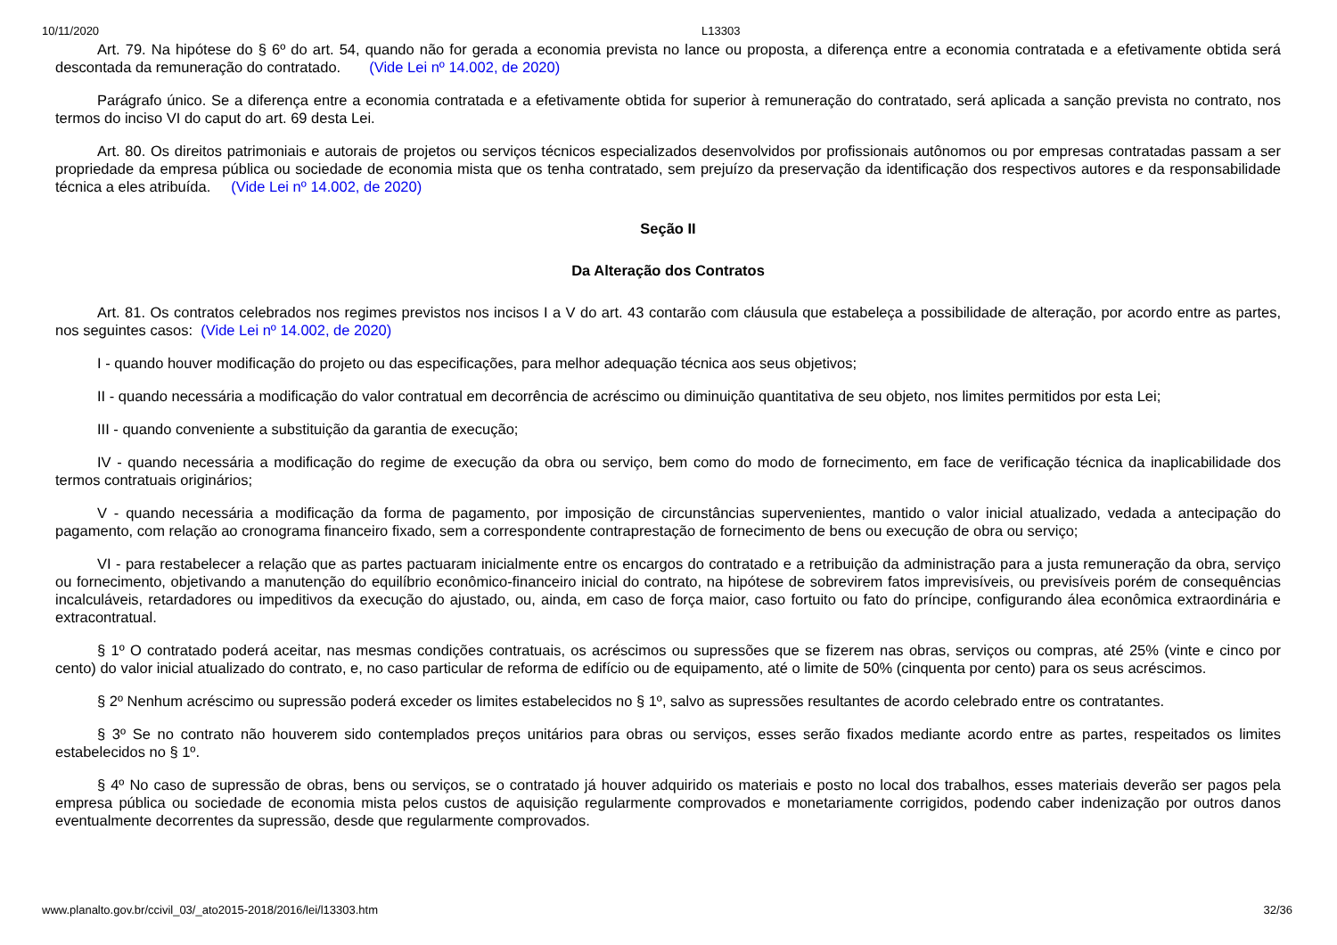10/11/2020 L13303
Art. 79. Na hipótese do § 6º do art. 54, quando não for gerada a economia prevista no lance ou proposta, a diferença entre a economia contratada e a efetivamente obtida será descontada da remuneração do contratado. (Vide Lei nº 14.002, de 2020)
Parágrafo único. Se a diferença entre a economia contratada e a efetivamente obtida for superior à remuneração do contratado, será aplicada a sanção prevista no contrato, nos termos do inciso VI do caput do art. 69 desta Lei.
Art. 80. Os direitos patrimoniais e autorais de projetos ou serviços técnicos especializados desenvolvidos por profissionais autônomos ou por empresas contratadas passam a ser propriedade da empresa pública ou sociedade de economia mista que os tenha contratado, sem prejuízo da preservação da identificação dos respectivos autores e da responsabilidade técnica a eles atribuída. (Vide Lei nº 14.002, de 2020)
Seção II
Da Alteração dos Contratos
Art. 81. Os contratos celebrados nos regimes previstos nos incisos I a V do art. 43 contarão com cláusula que estabeleça a possibilidade de alteração, por acordo entre as partes, nos seguintes casos: (Vide Lei nº 14.002, de 2020)
I - quando houver modificação do projeto ou das especificações, para melhor adequação técnica aos seus objetivos;
II - quando necessária a modificação do valor contratual em decorrência de acréscimo ou diminuição quantitativa de seu objeto, nos limites permitidos por esta Lei;
III - quando conveniente a substituição da garantia de execução;
IV - quando necessária a modificação do regime de execução da obra ou serviço, bem como do modo de fornecimento, em face de verificação técnica da inaplicabilidade dos termos contratuais originários;
V - quando necessária a modificação da forma de pagamento, por imposição de circunstâncias supervenientes, mantido o valor inicial atualizado, vedada a antecipação do pagamento, com relação ao cronograma financeiro fixado, sem a correspondente contraprestação de fornecimento de bens ou execução de obra ou serviço;
VI - para restabelecer a relação que as partes pactuaram inicialmente entre os encargos do contratado e a retribuição da administração para a justa remuneração da obra, serviço ou fornecimento, objetivando a manutenção do equilíbrio econômico-financeiro inicial do contrato, na hipótese de sobrevirem fatos imprevisíveis, ou previsíveis porém de consequências incalculáveis, retardadores ou impeditivos da execução do ajustado, ou, ainda, em caso de força maior, caso fortuito ou fato do príncipe, configurando álea econômica extraordinária e extracontratual.
§ 1º O contratado poderá aceitar, nas mesmas condições contratuais, os acréscimos ou supressões que se fizerem nas obras, serviços ou compras, até 25% (vinte e cinco por cento) do valor inicial atualizado do contrato, e, no caso particular de reforma de edifício ou de equipamento, até o limite de 50% (cinquenta por cento) para os seus acréscimos.
§ 2º Nenhum acréscimo ou supressão poderá exceder os limites estabelecidos no § 1º, salvo as supressões resultantes de acordo celebrado entre os contratantes.
§ 3º Se no contrato não houverem sido contemplados preços unitários para obras ou serviços, esses serão fixados mediante acordo entre as partes, respeitados os limites estabelecidos no § 1º.
§ 4º No caso de supressão de obras, bens ou serviços, se o contratado já houver adquirido os materiais e posto no local dos trabalhos, esses materiais deverão ser pagos pela empresa pública ou sociedade de economia mista pelos custos de aquisição regularmente comprovados e monetariamente corrigidos, podendo caber indenização por outros danos eventualmente decorrentes da supressão, desde que regularmente comprovados.
www.planalto.gov.br/ccivil_03/_ato2015-2018/2016/lei/l13303.htm 32/36